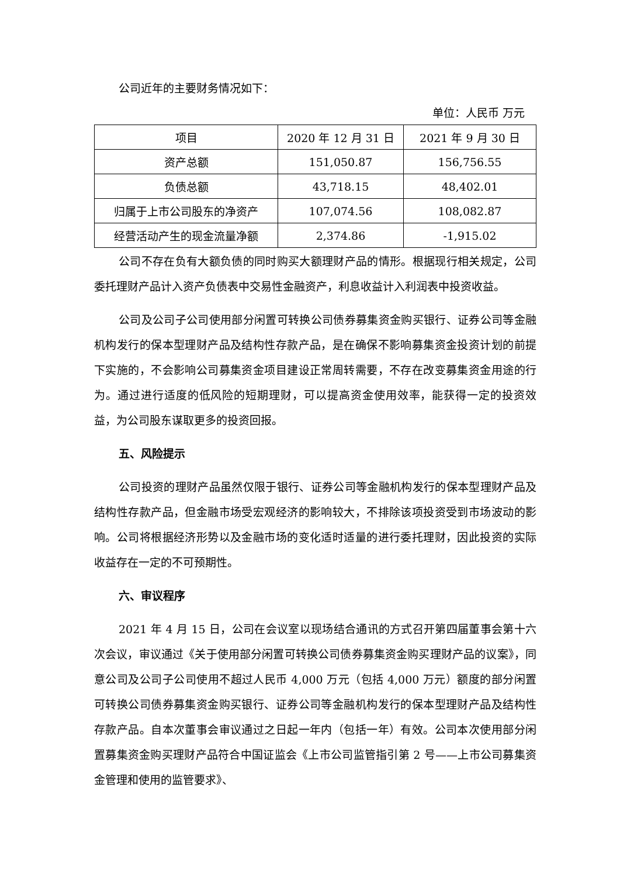公司近年的主要财务情况如下：
单位：人民币 万元
| 项目 | 2020 年 12 月 31 日 | 2021 年 9 月 30 日 |
| 资产总额 | 151,050.87 | 156,756.55 |
| 负债总额 | 43,718.15 | 48,402.01 |
| 归属于上市公司股东的净资产 | 107,074.56 | 108,082.87 |
| 经营活动产生的现金流量净额 | 2,374.86 | -1,915.02 |
公司不存在负有大额负债的同时购买大额理财产品的情形。根据现行相关规定，公司委托理财产品计入资产负债表中交易性金融资产，利息收益计入利润表中投资收益。
公司及公司子公司使用部分闲置可转换公司债券募集资金购买银行、证券公司等金融机构发行的保本型理财产品及结构性存款产品，是在确保不影响募集资金投资计划的前提下实施的，不会影响公司募集资金项目建设正常周转需要，不存在改变募集资金用途的行为。通过进行适度的低风险的短期理财，可以提高资金使用效率，能获得一定的投资效益，为公司股东谋取更多的投资回报。
五、风险提示
公司投资的理财产品虽然仅限于银行、证券公司等金融机构发行的保本型理财产品及结构性存款产品，但金融市场受宏观经济的影响较大，不排除该项投资受到市场波动的影响。公司将根据经济形势以及金融市场的变化适时适量的进行委托理财，因此投资的实际收益存在一定的不可预期性。
六、审议程序
2021 年 4 月 15 日，公司在会议室以现场结合通讯的方式召开第四届董事会第十六次会议，审议通过《关于使用部分闲置可转换公司债券募集资金购买理财产品的议案》，同意公司及公司子公司使用不超过人民币 4,000 万元（包括 4,000 万元）额度的部分闲置可转换公司债券募集资金购买银行、证券公司等金融机构发行的保本型理财产品及结构性存款产品。自本次董事会审议通过之日起一年内（包括一年）有效。公司本次使用部分闲置募集资金购买理财产品符合中国证监会《上市公司监管指引第 2 号——上市公司募集资金管理和使用的监管要求》、